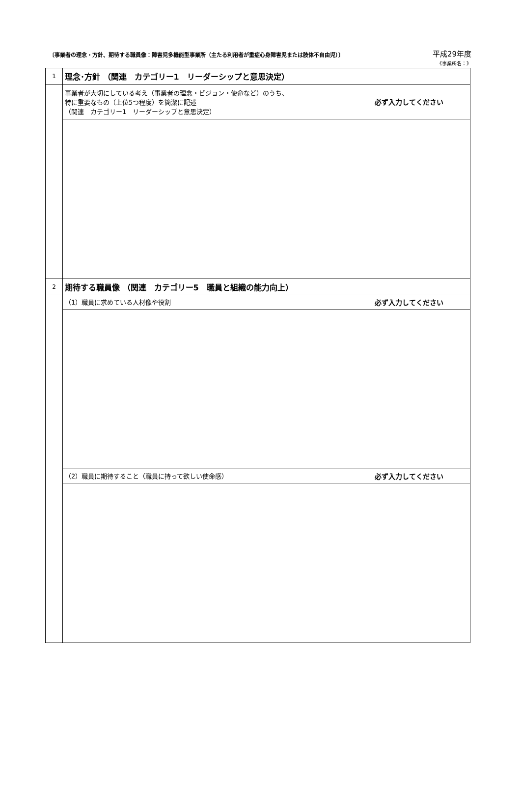〔事業者の理念・方針、期待する職員像：障害児多機能型事業所（主たる利用者が重症心身障害児または肢体不自由児）〕 平成29年度
《事業所名：》
| 1 | 理念･方針 （関連 カテゴリー1 リーダーシップと意思決定） |
| | 必ず入力してください 事業者が大切にしている考え（事業者の理念・ビジョン・使命など）のうち、 特に重要なもの（上位5つ程度）を簡潔に記述 （関連 カテゴリー1 リーダーシップと意思決定） |
| 2 | 期待する職員像 （関連 カテゴリー5 職員と組織の能力向上） |
| | 必ず入力してください （1）職員に求めている人材像や役割 |
| | 必ず入力してください （2）職員に期待すること（職員に持って欲しい使命感） |